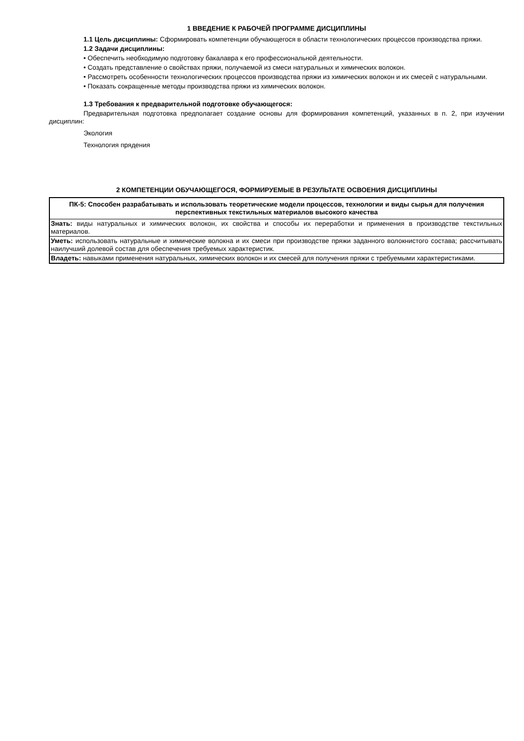1 ВВЕДЕНИЕ К РАБОЧЕЙ ПРОГРАММЕ ДИСЦИПЛИНЫ
1.1 Цель дисциплины: Сформировать компетенции обучающегося в области технологических процессов производства пряжи.
1.2 Задачи дисциплины:
• Обеспечить необходимую подготовку бакалавра к его профессиональной деятельности.
• Создать представление о свойствах пряжи, получаемой из смеси натуральных и химических волокон.
• Рассмотреть особенности технологических процессов производства пряжи из химических волокон и их смесей с натуральными.
• Показать сокращенные методы производства пряжи из химических волокон.
1.3 Требования к предварительной подготовке обучающегося:
Предварительная подготовка предполагает создание основы для формирования компетенций, указанных в п. 2, при изучении дисциплин:
Экология
Технология прядения
2 КОМПЕТЕНЦИИ ОБУЧАЮЩЕГОСЯ, ФОРМИРУЕМЫЕ В РЕЗУЛЬТАТЕ ОСВОЕНИЯ ДИСЦИПЛИНЫ
| ПК-5: Способен разрабатывать и использовать теоретические модели процессов, технологии и виды сырья для получения перспективных текстильных материалов высокого качества |
| Знать: виды натуральных и химических волокон, их свойства и способы их переработки и применения в производстве текстильных материалов. |
| Уметь: использовать натуральные и химические волокна и их смеси при производстве пряжи заданного волокнистого состава; рассчитывать наилучший долевой состав для обеспечения требуемых характеристик. |
| Владеть: навыками применения натуральных, химических волокон и их смесей для получения пряжи с требуемыми характеристиками. |